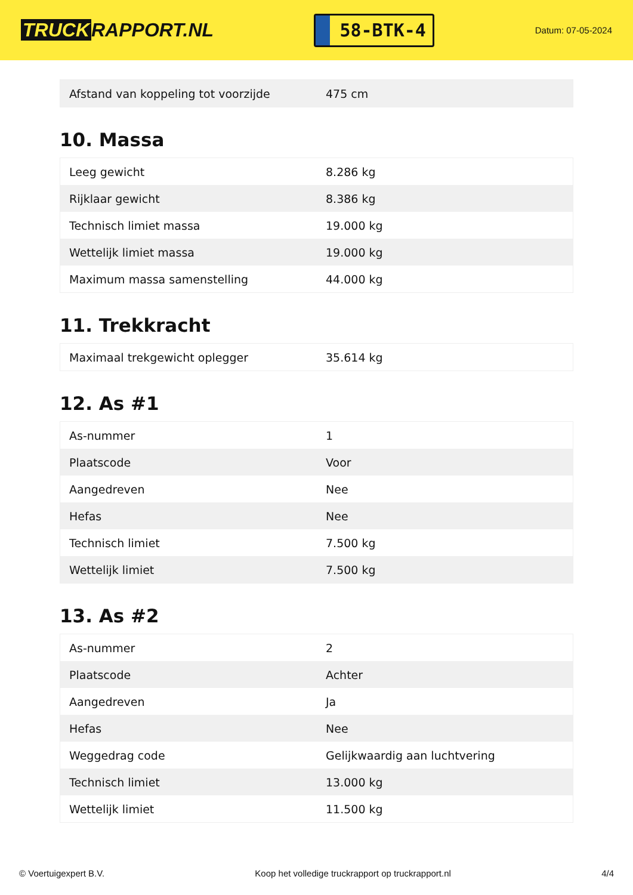TRUCK RAPPORT.NL
58-BTK-4
Datum: 07-05-2024
| Afstand van koppeling tot voorzijde | 475 cm |
10. Massa
| Leeg gewicht | 8.286 kg |
| Rijklaar gewicht | 8.386 kg |
| Technisch limiet massa | 19.000 kg |
| Wettelijk limiet massa | 19.000 kg |
| Maximum massa samenstelling | 44.000 kg |
11. Trekkracht
| Maximaal trekgewicht oplegger | 35.614 kg |
12. As #1
| As-nummer | 1 |
| Plaatscode | Voor |
| Aangedreven | Nee |
| Hefas | Nee |
| Technisch limiet | 7.500 kg |
| Wettelijk limiet | 7.500 kg |
13. As #2
| As-nummer | 2 |
| Plaatscode | Achter |
| Aangedreven | Ja |
| Hefas | Nee |
| Weggedrag code | Gelijkwaardig aan luchtvering |
| Technisch limiet | 13.000 kg |
| Wettelijk limiet | 11.500 kg |
© Voertuigexpert B.V. Koop het volledige truckrapport op truckrapport.nl 4/4